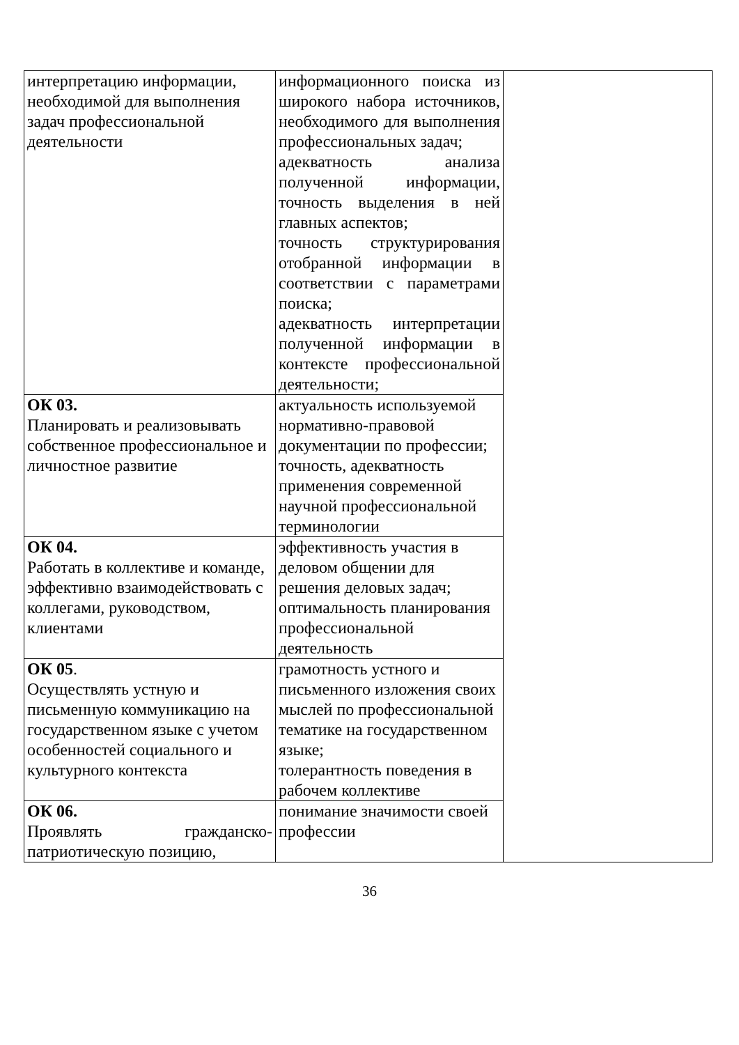| интерпретацию информации, необходимой для выполнения задач профессиональной деятельности | информационного поиска из широкого набора источников, необходимого для выполнения профессиональных задач; адекватность анализа полученной информации, точность выделения в ней главных аспектов; точность структурирования отобранной информации в соответствии с параметрами поиска; адекватность интерпретации полученной информации в контексте профессиональной деятельности; | |
| ОК 03. Планировать и реализовывать собственное профессиональное и личностное развитие | актуальность используемой нормативно-правовой документации по профессии; точность, адекватность применения современной научной профессиональной терминологии | |
| ОК 04. Работать в коллективе и команде, эффективно взаимодействовать с коллегами, руководством, клиентами | эффективность участия в деловом общении для решения деловых задач; оптимальность планирования профессиональной деятельность | |
| ОК 05 . Осуществлять устную и письменную коммуникацию на государственном языке с учетом особенностей социального и культурного контекста | грамотность устного и письменного изложения своих мыслей по профессиональной тематике на государственном языке; толерантность поведения в рабочем коллективе | |
| ОК 06. Проявлять гражданско-патриотическую позицию, | понимание значимости своей профессии | |
36